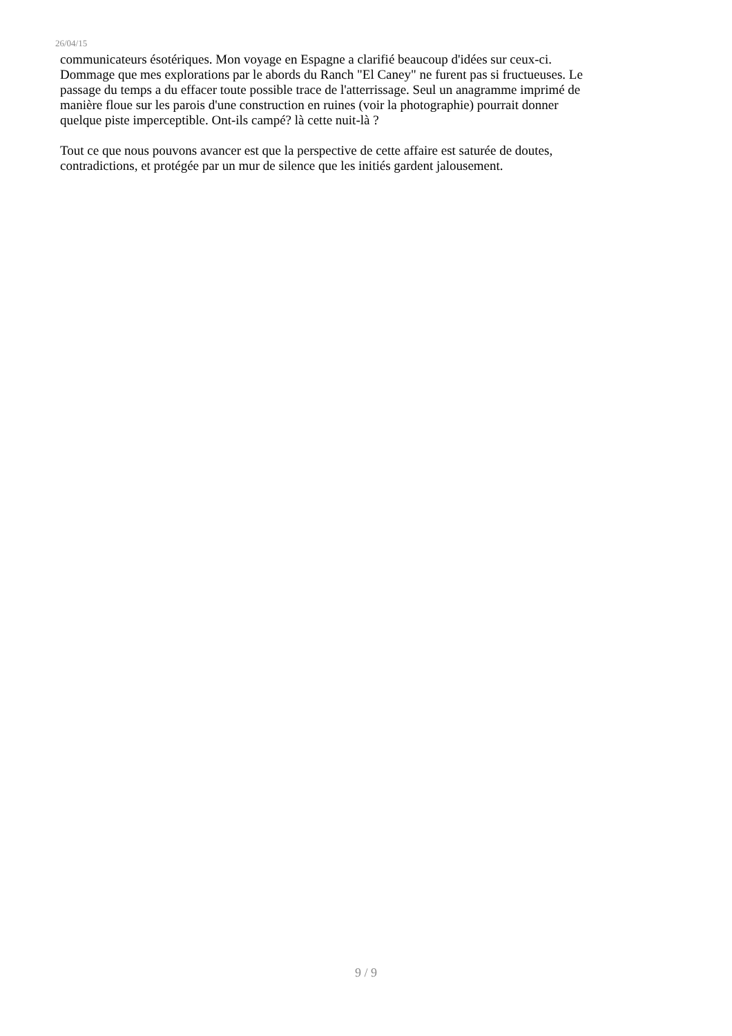26/04/15
communicateurs ésotériques. Mon voyage en Espagne a clarifié beaucoup d'idées sur ceux-ci.
Dommage que mes explorations par le abords du Ranch "El Caney" ne furent pas si fructueuses. Le
passage du temps a du effacer toute possible trace de l'atterrissage. Seul un anagramme imprimé de
manière floue sur les parois d'une construction en ruines (voir la photographie) pourrait donner
quelque piste imperceptible. Ont-ils campé? là cette nuit-là ?
Tout ce que nous pouvons avancer est que la perspective de cette affaire est saturée de doutes,
contradictions, et protégée par un mur de silence que les initiés gardent jalousement.
9 / 9